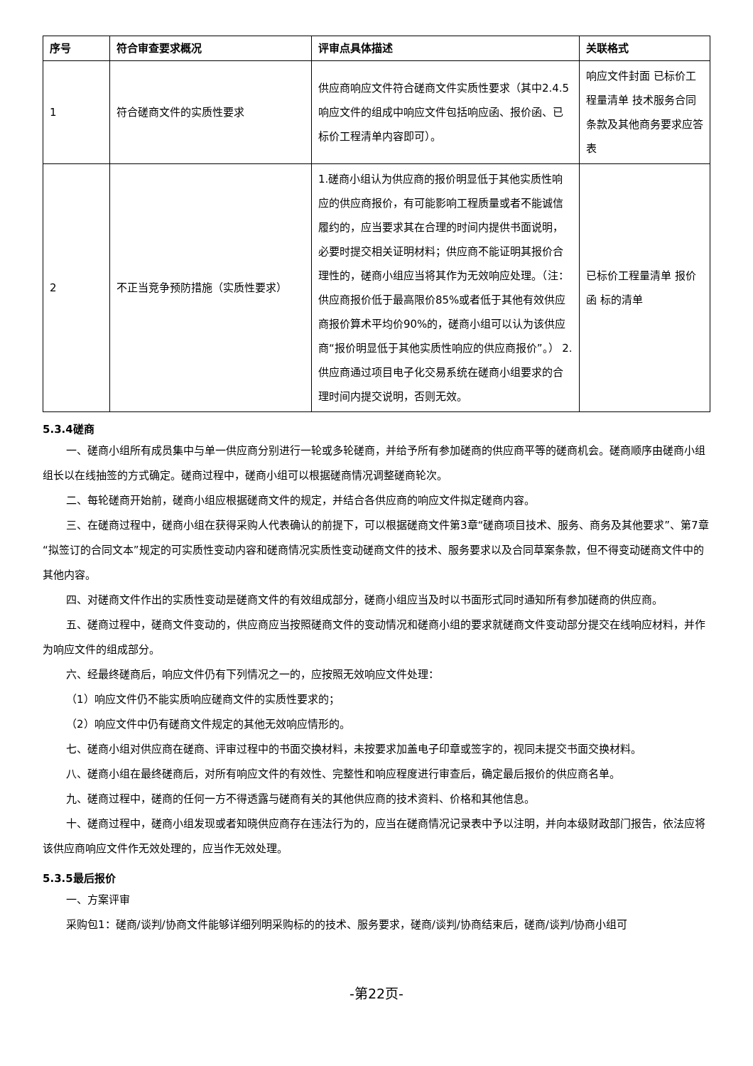| 序号 | 符合审查要求概况 | 评审点具体描述 | 关联格式 |
| --- | --- | --- | --- |
| 1 | 符合磋商文件的实质性要求 | 供应商响应文件符合磋商文件实质性要求（其中2.4.5响应文件的组成中响应文件包括响应函、报价函、已标价工程清单内容即可）。 | 响应文件封面 已标价工程量清单 技术服务合同条款及其他商务要求应答表 |
| 2 | 不正当竞争预防措施（实质性要求） | 1.磋商小组认为供应商的报价明显低于其他实质性响应的供应商报价，有可能影响工程质量或者不能诚信履约的，应当要求其在合理的时间内提供书面说明，必要时提交相关证明材料；供应商不能证明其报价合理性的，磋商小组应当将其作为无效响应处理。（注：供应商报价低于最高限价85%或者低于其他有效供应商报价算术平均价90%的，磋商小组可以认为该供应商“报价明显低于其他实质性响应的供应商报价”。） 2.供应商通过项目电子化交易系统在磋商小组要求的合理时间内提交说明，否则无效。 | 已标价工程量清单 报价函 标的清单 |
5.3.4磋商
一、磋商小组所有成员集中与单一供应商分别进行一轮或多轮磋商，并给予所有参加磋商的供应商平等的磋商机会。磋商顺序由磋商小组组长以在线抽签的方式确定。磋商过程中，磋商小组可以根据磋商情况调整磋商轮次。
二、每轮磋商开始前，磋商小组应根据磋商文件的规定，并结合各供应商的响应文件拟定磋商内容。
三、在磋商过程中，磋商小组在获得采购人代表确认的前提下，可以根据磋商文件第3章“磋商项目技术、服务、商务及其他要求”、第7章“拟签订的合同文本”规定的可实质性变动内容和磋商情况实质性变动磋商文件的技术、服务要求以及合同草案条款，但不得变动磋商文件中的其他内容。
四、对磋商文件作出的实质性变动是磋商文件的有效组成部分，磋商小组应当及时以书面形式同时通知所有参加磋商的供应商。
五、磋商过程中，磋商文件变动的，供应商应当按照磋商文件的变动情况和磋商小组的要求就磋商文件变动部分提交在线响应材料，并作为响应文件的组成部分。
六、经最终磋商后，响应文件仍有下列情况之一的，应按照无效响应文件处理：
（1）响应文件仍不能实质响应磋商文件的实质性要求的；
（2）响应文件中仍有磋商文件规定的其他无效响应情形的。
七、磋商小组对供应商在磋商、评审过程中的书面交换材料，未按要求加盖电子印章或签字的，视同未提交书面交换材料。
八、磋商小组在最终磋商后，对所有响应文件的有效性、完整性和响应程度进行审查后，确定最后报价的供应商名单。
九、磋商过程中，磋商的任何一方不得透露与磋商有关的其他供应商的技术资料、价格和其他信息。
十、磋商过程中，磋商小组发现或者知晓供应商存在违法行为的，应当在磋商情况记录表中予以注明，并向本级财政部门报告，依法应将该供应商响应文件作无效处理的，应当作无效处理。
5.3.5最后报价
一、方案评审
采购包1：磋商/谈判/协商文件能够详细列明采购标的的技术、服务要求，磋商/谈判/协商结束后，磋商/谈判/协商小组可
-第22页-